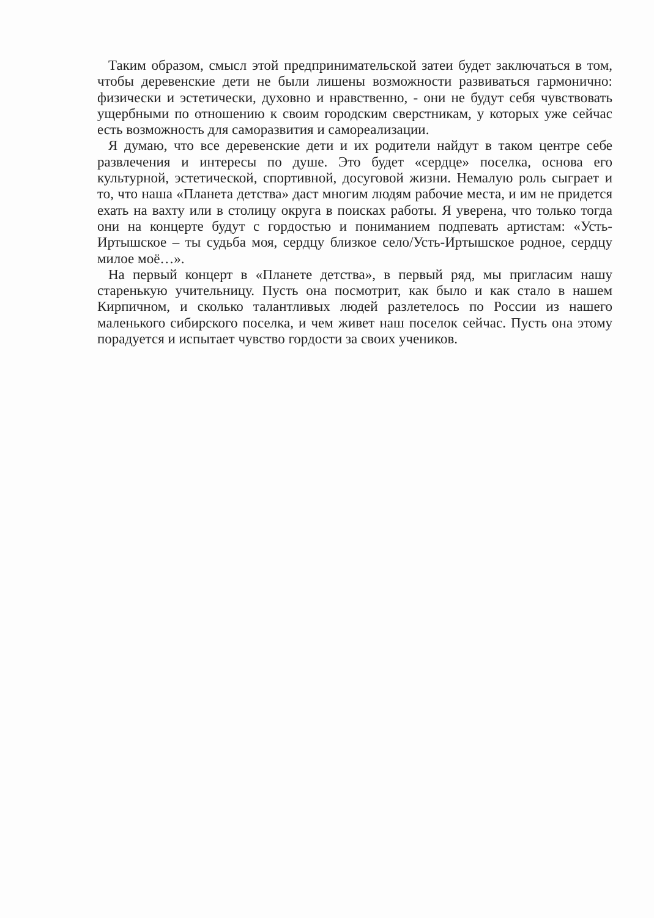Таким образом, смысл этой предпринимательской затеи будет заключаться в том, чтобы деревенские дети не были лишены возможности развиваться гармонично: физически и эстетически, духовно и нравственно, - они не будут себя чувствовать ущербными по отношению к своим городским сверстникам, у которых уже сейчас есть возможность для саморазвития и самореализации.
Я думаю, что все деревенские дети и их родители найдут в таком центре себе развлечения и интересы по душе. Это будет «сердце» поселка, основа его культурной, эстетической, спортивной, досуговой жизни. Немалую роль сыграет и то, что наша «Планета детства» даст многим людям рабочие места, и им не придется ехать на вахту или в столицу округа в поисках работы. Я уверена, что только тогда они на концерте будут с гордостью и пониманием подпевать артистам: «Усть-Иртышское – ты судьба моя, сердцу близкое село/Усть-Иртышское родное, сердцу милое моё…».
На первый концерт в «Планете детства», в первый ряд, мы пригласим нашу старенькую учительницу. Пусть она посмотрит, как было и как стало в нашем Кирпичном, и сколько талантливых людей разлетелось по России из нашего маленького сибирского поселка, и чем живет наш поселок сейчас. Пусть она этому порадуется и испытает чувство гордости за своих учеников.